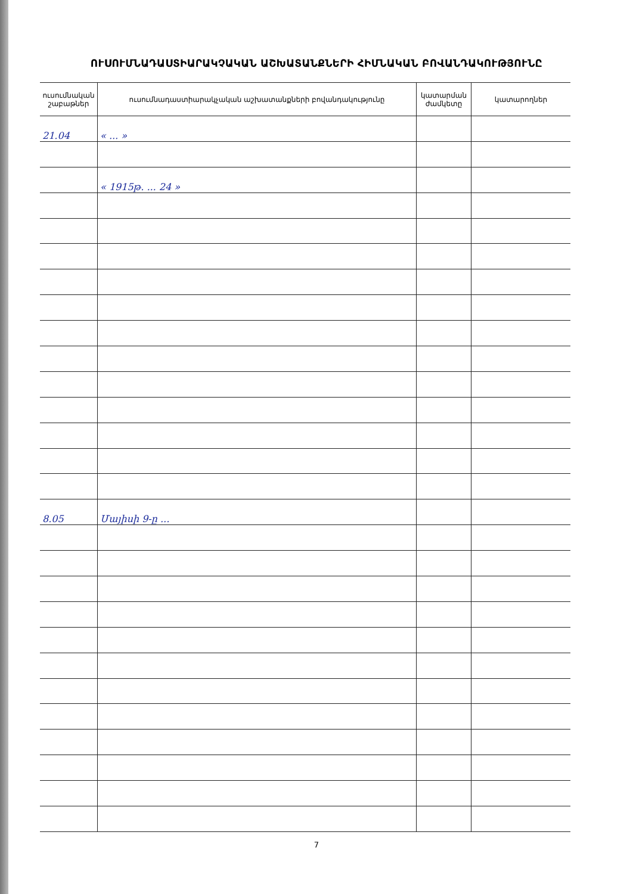ՈՒՍՈՒՄՆԱԴԱՍՏԻԱՐԱԿՉԱԿԱՆ ԱՇԽԱՏԱՆՔՆԵՐԻ ՀԻՄՆԱԿԱՆ ԲՈՎԱՆԴԱԿՈՒԹՅՈՒՆԸ
| ուսումնական շաբաթներ | ուսումնադաստիարակչական աշխատանքների բովանդակությունը | կատարման ժամկետը | կատարողներ |
| --- | --- | --- | --- |
| 21.04 | « ... » | | |
| | « 1915թ. ... 24 » | | |
| 8.05 | Մայիսի 9-ը ... | | |
7